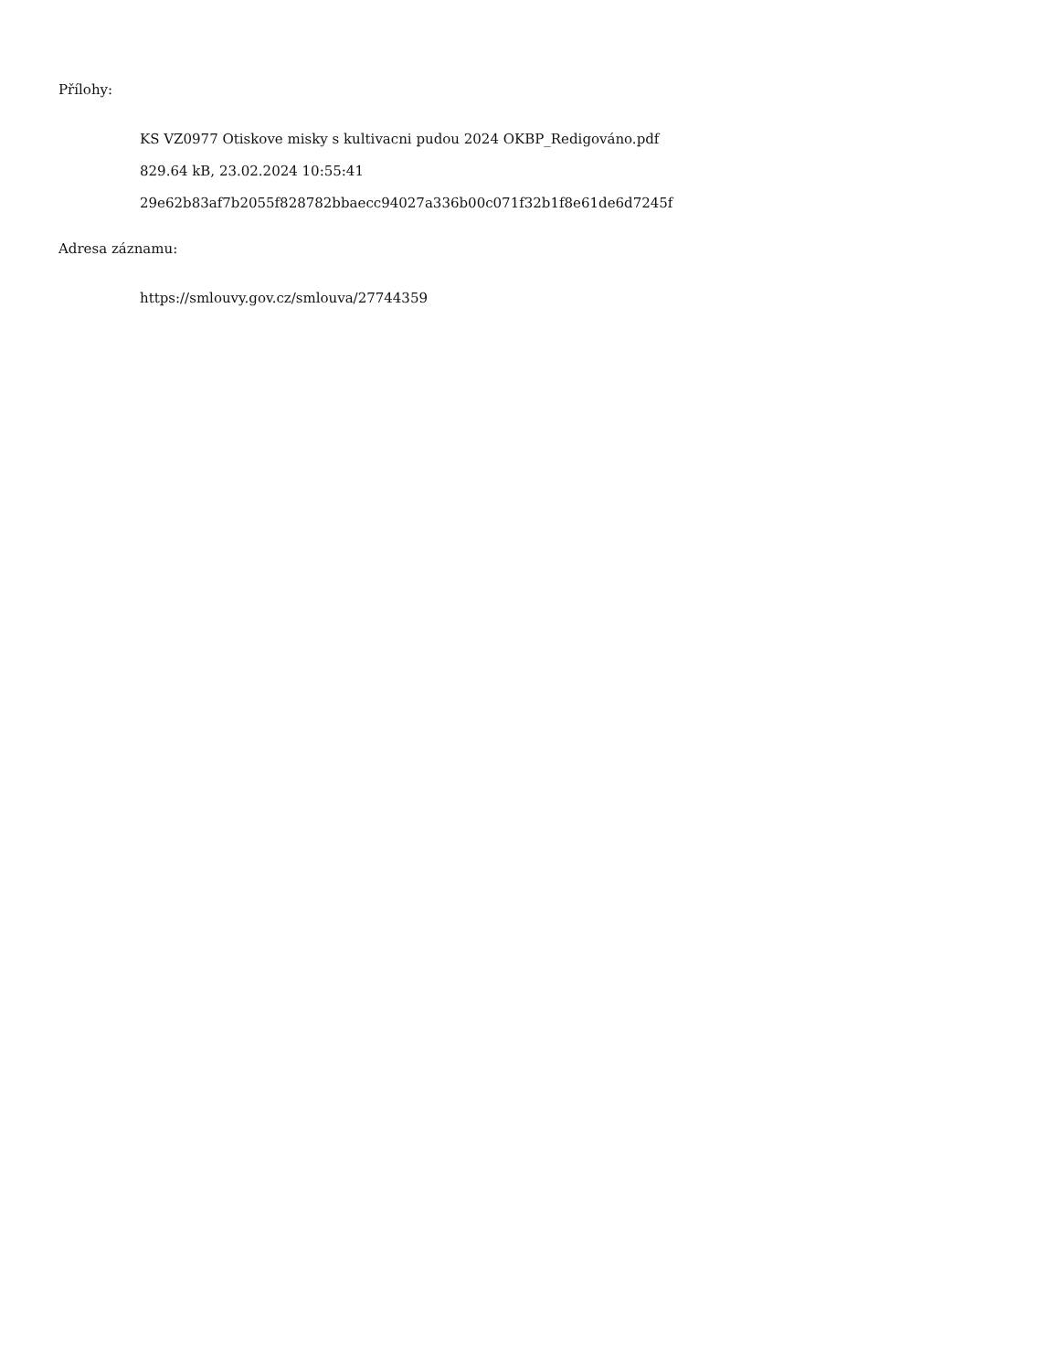Přílohy:
KS VZ0977 Otiskove misky s kultivacni pudou 2024 OKBP_Redigováno.pdf
829.64 kB, 23.02.2024 10:55:41
29e62b83af7b2055f828782bbaecc94027a336b00c071f32b1f8e61de6d7245f
Adresa záznamu:
https://smlouvy.gov.cz/smlouva/27744359